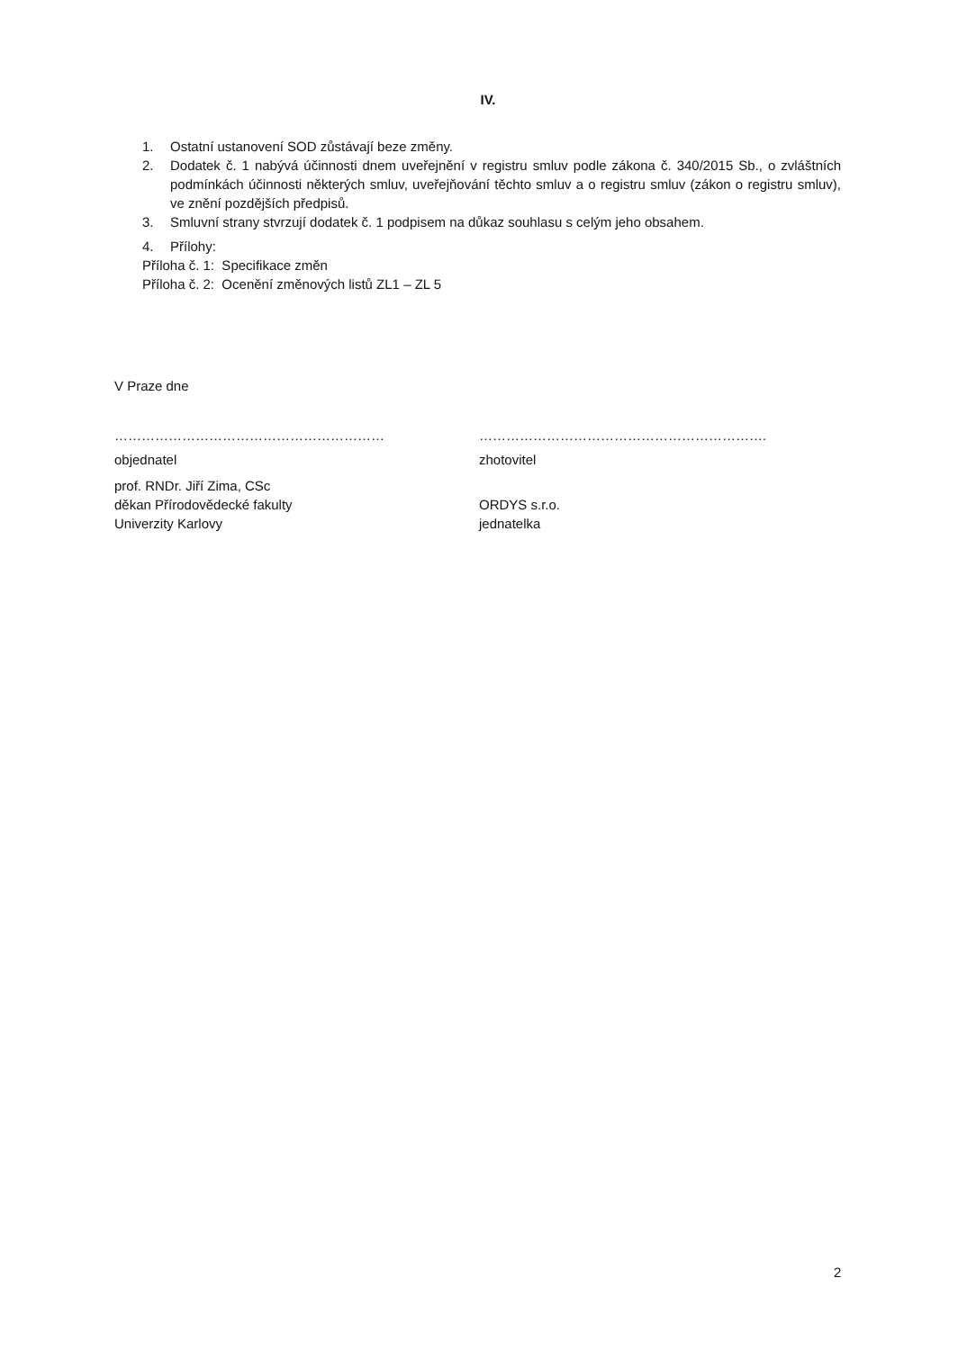IV.
1. Ostatní ustanovení SOD zůstávají beze změny.
2. Dodatek č. 1 nabývá účinnosti dnem uveřejnění v registru smluv podle zákona č. 340/2015 Sb., o zvláštních podmínkách účinnosti některých smluv, uveřejňování těchto smluv a o registru smluv (zákon o registru smluv), ve znění pozdějších předpisů.
3. Smluvní strany stvrzují dodatek č. 1 podpisem na důkaz souhlasu s celým jeho obsahem.
4. Přílohy:
Příloha č. 1: Specifikace změn
Příloha č. 2: Ocenění změnových listů ZL1 – ZL 5
V Praze dne
…………………………………………………… ……………………………………………………….
objednatel zhotovitel
prof. RNDr. Jiří Zima, CSc
děkan Přírodovědecké fakulty
Univerzity Karlovy
ORDYS s.r.o.
jednatelka
2